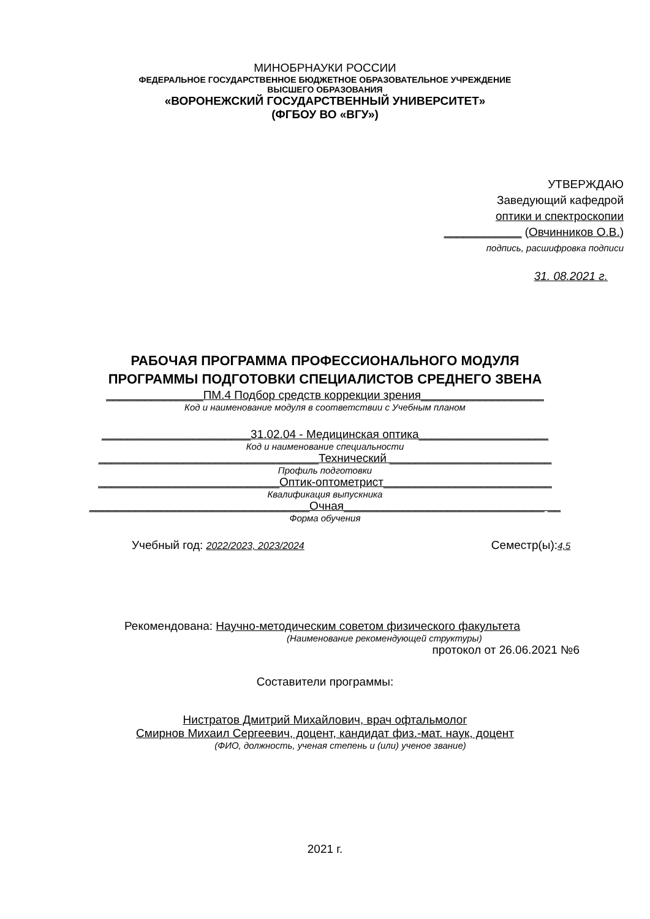МИНОБРНАУКИ РОССИИ
ФЕДЕРАЛЬНОЕ ГОСУДАРСТВЕННОЕ БЮДЖЕТНОЕ ОБРАЗОВАТЕЛЬНОЕ УЧРЕЖДЕНИЕ
ВЫСШЕГО ОБРАЗОВАНИЯ
«ВОРОНЕЖСКИЙ ГОСУДАРСТВЕННЫЙ УНИВЕРСИТЕТ»
(ФГБОУ ВО «ВГУ»)
УТВЕРЖДАЮ
Заведующий кафедрой
оптики и спектроскопии
____________ (Овчинников О.В.)
подпись, расшифровка подписи
31. 08.2021 г.
РАБОЧАЯ ПРОГРАММА ПРОФЕССИОНАЛЬНОГО МОДУЛЯ
ПРОГРАММЫ ПОДГОТОВКИ СПЕЦИАЛИСТОВ СРЕДНЕГО ЗВЕНА
_______________ПМ.4 Подбор средств коррекции зрения___________________
Код и наименование модуля в соответствии с Учебным планом
_______________________31.02.04 - Медицинская оптика____________________
Код и наименование специальности
__________________________________Технический _________________________
Профиль подготовки
____________________________Оптик-оптометрист__________________________
Квалификация выпускника
__________________________________Очная_______________________________ __
Форма обучения
Учебный год: 2022/2023, 2023/2024 Семестр(ы):4,5
Рекомендована: Научно-методическим советом физического факультета
(Наименование рекомендующей структуры)
протокол от 26.06.2021 №6
Составители программы:
Нистратов Дмитрий Михайлович, врач офтальмолог
Смирнов Михаил Сергеевич, доцент, кандидат физ.-мат. наук, доцент
(ФИО, должность, ученая степень и (или) ученое звание)
2021 г.